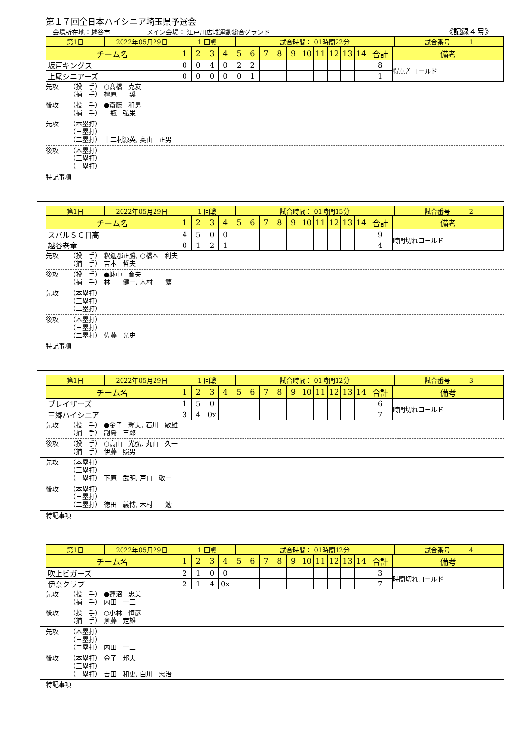第１７回全日本ハイシニア埼玉県予選会
会場所在地：越谷市 メイン会場： 江戸川広域運動総合グランド
《記録４号》
| 第1日 | 2022年05月29日 | 1 回戦 | 試合時間： 01時間22分 | 試合番号 1 |
| チーム名 | 1 | 2 | 3 | 4 | 5 | 6 | 7 | 8 | 9 | 10 | 11 | 12 | 13 | 14 | 合計 | 備考 |
| 坂戸キングス | 0 | 0 | 4 | 0 | 2 | 2 | | | | | | | | | 8 | 得点差コールド |
| 上尾シニアーズ | 0 | 0 | 0 | 0 | 0 | 1 | | | | | | | | | 1 | |
先攻 （投　手） ○髙橋　克友 （捕　手） 檀原　　奨
後攻 （投　手） ●斎藤　和男 （捕　手） 二瓶　弘栄
先攻 （本塁打） （三塁打） （二塁打） 十二村源英, 奥山　正男
後攻 （本塁打） （三塁打） （二塁打）
特記事項
| 第1日 | 2022年05月29日 | 1 回戦 | 試合時間： 01時間15分 | 試合番号 2 |
| チーム名 | 1 | 2 | 3 | 4 | 5 | 6 | 7 | 8 | 9 | 10 | 11 | 12 | 13 | 14 | 合計 | 備考 |
| スバルＳＣ日高 | 4 | 5 | 0 | 0 | | | | | | | | | | | 9 | 時間切れコールド |
| 越谷老童 | 0 | 1 | 2 | 1 | | | | | | | | | | | 4 | |
先攻 （投　手） 釈迦郡正勝, ○橋本　利夫 （捕　手） 吉本　哲夫
後攻 （投　手） ●躰中　育夫 （捕　手） 林　　健一, 木村　　繁
先攻 （本塁打） （三塁打） （二塁打）
後攻 （本塁打） （三塁打） （二塁打） 佐藤　光史
特記事項
| 第1日 | 2022年05月29日 | 1 回戦 | 試合時間： 01時間12分 | 試合番号 3 |
| チーム名 | 1 | 2 | 3 | 4 | 5 | 6 | 7 | 8 | 9 | 10 | 11 | 12 | 13 | 14 | 合計 | 備考 |
| ブレイザーズ | 1 | 5 | 0 | | | | | | | | | | | | 6 | 時間切れコールド |
| 三郷ハイシニア | 3 | 4 | 0x | | | | | | | | | | | | 7 | |
先攻 （投　手） ●金子　輝夫, 石川　敏雄 （捕　手） 副島　三郎
後攻 （投　手） ○高山　光弘, 丸山　久一 （捕　手） 伊藤　照男
先攻 （本塁打） （三塁打） （二塁打） 下原　武明, 戸口　敬一
後攻 （本塁打） （三塁打） （二塁打） 徳田　義博, 木村　　勉
特記事項
| 第1日 | 2022年05月29日 | 1 回戦 | 試合時間： 01時間12分 | 試合番号 4 |
| チーム名 | 1 | 2 | 3 | 4 | 5 | 6 | 7 | 8 | 9 | 10 | 11 | 12 | 13 | 14 | 合計 | 備考 |
| 吹上ビガーズ | 2 | 1 | 0 | 0 | | | | | | | | | | | 3 | 時間切れコールド |
| 伊奈クラブ | 2 | 1 | 4 | 0x | | | | | | | | | | | 7 | |
先攻 （投　手） ●蓮沼　忠美 （捕　手） 内田　一三
後攻 （投　手） ○小林　恒彦 （捕　手） 斎藤　定雄
先攻 （本塁打） （三塁打） （二塁打） 内田　一三
後攻 （本塁打） 金子　邦夫 （三塁打） （二塁打） 吉田　和史, 白川　忠治
特記事項